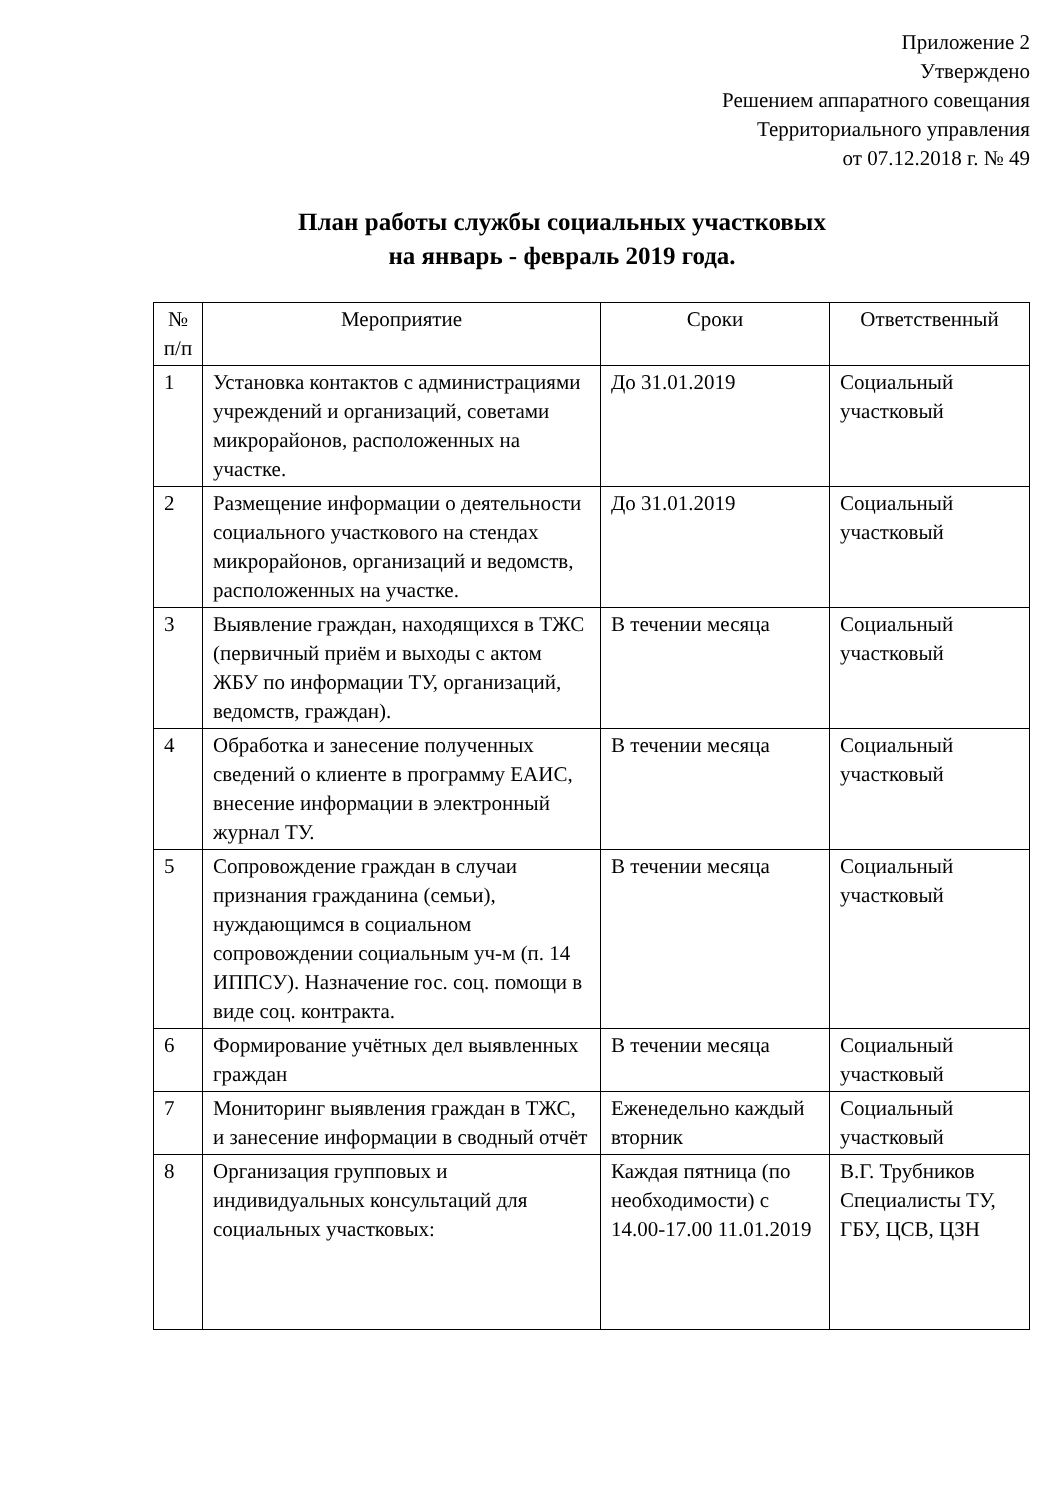Приложение 2
Утверждено
Решением аппаратного совещания
Территориального управления
от 07.12.2018 г. № 49
План работы службы социальных участковых
на январь - февраль 2019 года.
| № п/п | Мероприятие | Сроки | Ответственный |
| --- | --- | --- | --- |
| 1 | Установка контактов с администрациями учреждений и организаций, советами микрорайонов, расположенных на участке. | До 31.01.2019 | Социальный участковый |
| 2 | Размещение информации о деятельности социального участкового на стендах микрорайонов, организаций и ведомств, расположенных на участке. | До 31.01.2019 | Социальный участковый |
| 3 | Выявление граждан, находящихся в ТЖС (первичный приём и выходы с актом ЖБУ по информации ТУ, организаций, ведомств, граждан). | В течении месяца | Социальный участковый |
| 4 | Обработка и занесение полученных сведений о клиенте в программу ЕАИС, внесение информации в электронный журнал ТУ. | В течении месяца | Социальный участковый |
| 5 | Сопровождение граждан в случаи признания гражданина (семьи), нуждающимся в социальном сопровождении социальным уч-м (п. 14 ИППСУ). Назначение гос. соц. помощи в виде соц. контракта. | В течении месяца | Социальный участковый |
| 6 | Формирование учётных дел выявленных граждан | В течении месяца | Социальный участковый |
| 7 | Мониторинг выявления граждан в ТЖС, и занесение информации в сводный отчёт | Еженедельно каждый вторник | Социальный участковый |
| 8 | Организация групповых и индивидуальных консультаций для социальных участковых: | Каждая пятница (по необходимости) с 14.00-17.00 11.01.2019 | В.Г. Трубников Специалисты ТУ, ГБУ, ЦСВ, ЦЗН |